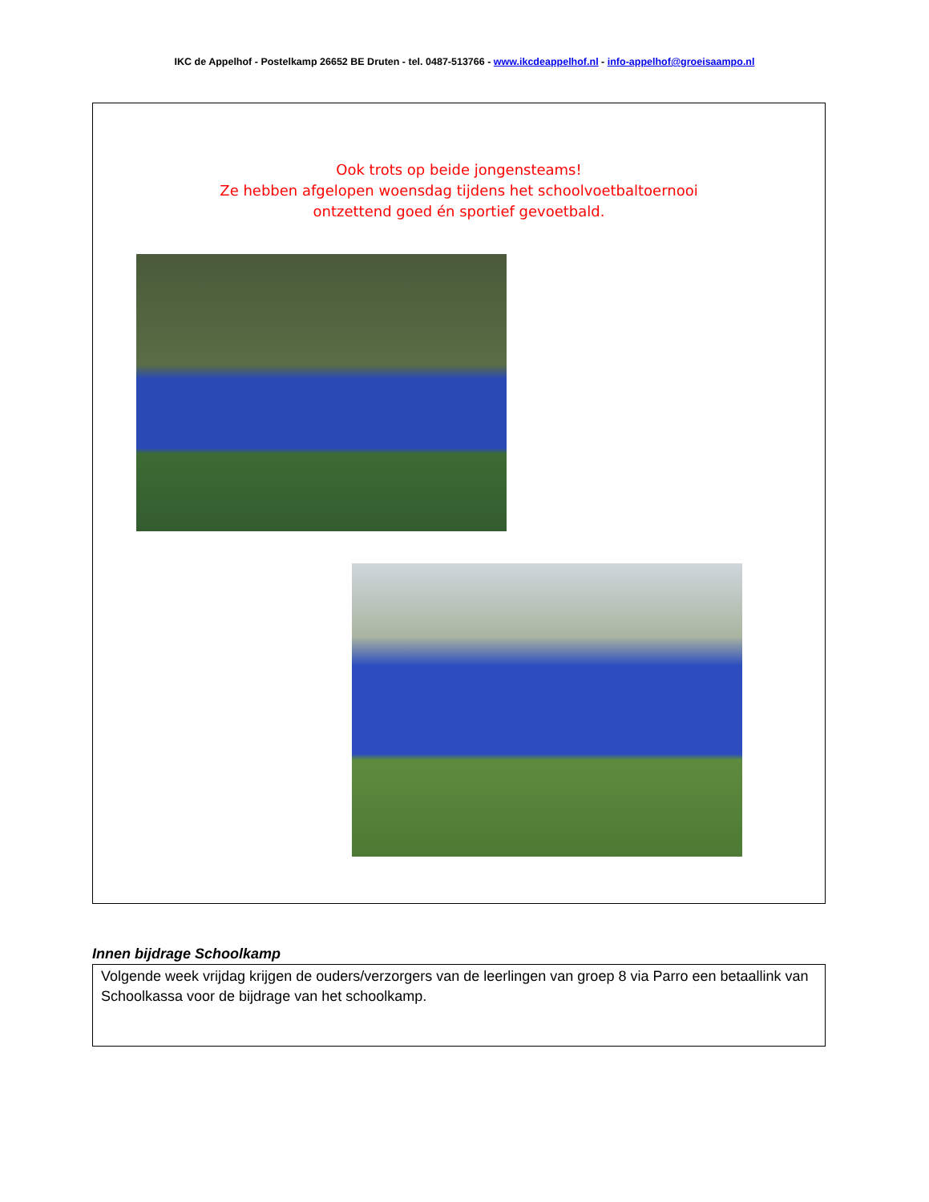IKC de Appelhof - Postelkamp 26652 BE Druten - tel. 0487-513766 - www.ikcdeappelhof.nl - info-appelhof@groeisaampo.nl
Ook trots op beide jongensteams!
Ze hebben afgelopen woensdag tijdens het schoolvoetbaltoernooi
ontzettend goed én sportief gevoetbald.
Innen bijdrage Schoolkamp
Volgende week vrijdag krijgen de ouders/verzorgers van de leerlingen van groep 8 via Parro een betaallink van Schoolkassa voor de bijdrage van het schoolkamp.